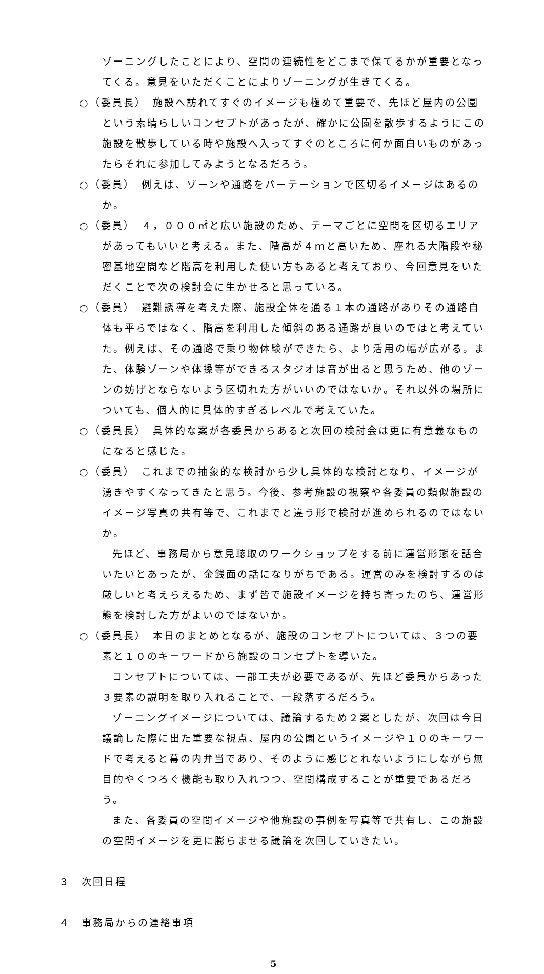ゾーニングしたことにより、空間の連続性をどこまで保てるかが重要となってくる。意見をいただくことによりゾーニングが生きてくる。
○（委員長）　施設へ訪れてすぐのイメージも極めて重要で、先ほど屋内の公園という素晴らしいコンセプトがあったが、確かに公園を散歩するようにこの施設を散歩している時や施設へ入ってすぐのところに何か面白いものがあったらそれに参加してみようとなるだろう。
○（委員）　例えば、ゾーンや通路をパーテーションで区切るイメージはあるのか。
○（委員）　４，０００㎡と広い施設のため、テーマごとに空間を区切るエリアがあってもいいと考える。また、階高が４ｍと高いため、座れる大階段や秘密基地空間など階高を利用した使い方もあると考えており、今回意見をいただくことで次の検討会に生かせると思っている。
○（委員）　避難誘導を考えた際、施設全体を通る１本の通路がありその通路自体も平らではなく、階高を利用した傾斜のある通路が良いのではと考えていた。例えば、その通路で乗り物体験ができたら、より活用の幅が広がる。また、体験ゾーンや体操等ができるスタジオは音が出ると思うため、他のゾーンの妨げとならないよう区切れた方がいいのではないか。それ以外の場所についても、個人的に具体的すぎるレベルで考えていた。
○（委員長）　具体的な案が各委員からあると次回の検討会は更に有意義なものになると感じた。
○（委員）　これまでの抽象的な検討から少し具体的な検討となり、イメージが湧きやすくなってきたと思う。今後、参考施設の視察や各委員の類似施設のイメージ写真の共有等で、これまでと違う形で検討が進められるのではないか。
先ほど、事務局から意見聴取のワークショップをする前に運営形態を話合いたいとあったが、金銭面の話になりがちである。運営のみを検討するのは厳しいと考えらえるため、まず皆で施設イメージを持ち寄ったのち、運営形態を検討した方がよいのではないか。
○（委員長）　本日のまとめとなるが、施設のコンセプトについては、３つの要素と１０のキーワードから施設のコンセプトを導いた。
コンセプトについては、一部工夫が必要であるが、先ほど委員からあった３要素の説明を取り入れることで、一段落するだろう。
ゾーニングイメージについては、議論するため２案としたが、次回は今日議論した際に出た重要な視点、屋内の公園というイメージや１０のキーワードで考えると幕の内弁当であり、そのように感じとれないようにしながら無目的やくつろぐ機能も取り入れつつ、空間構成することが重要であるだろう。
また、各委員の空間イメージや他施設の事例を写真等で共有し、この施設の空間イメージを更に膨らませる議論を次回していきたい。
３　次回日程
４　事務局からの連絡事項
5